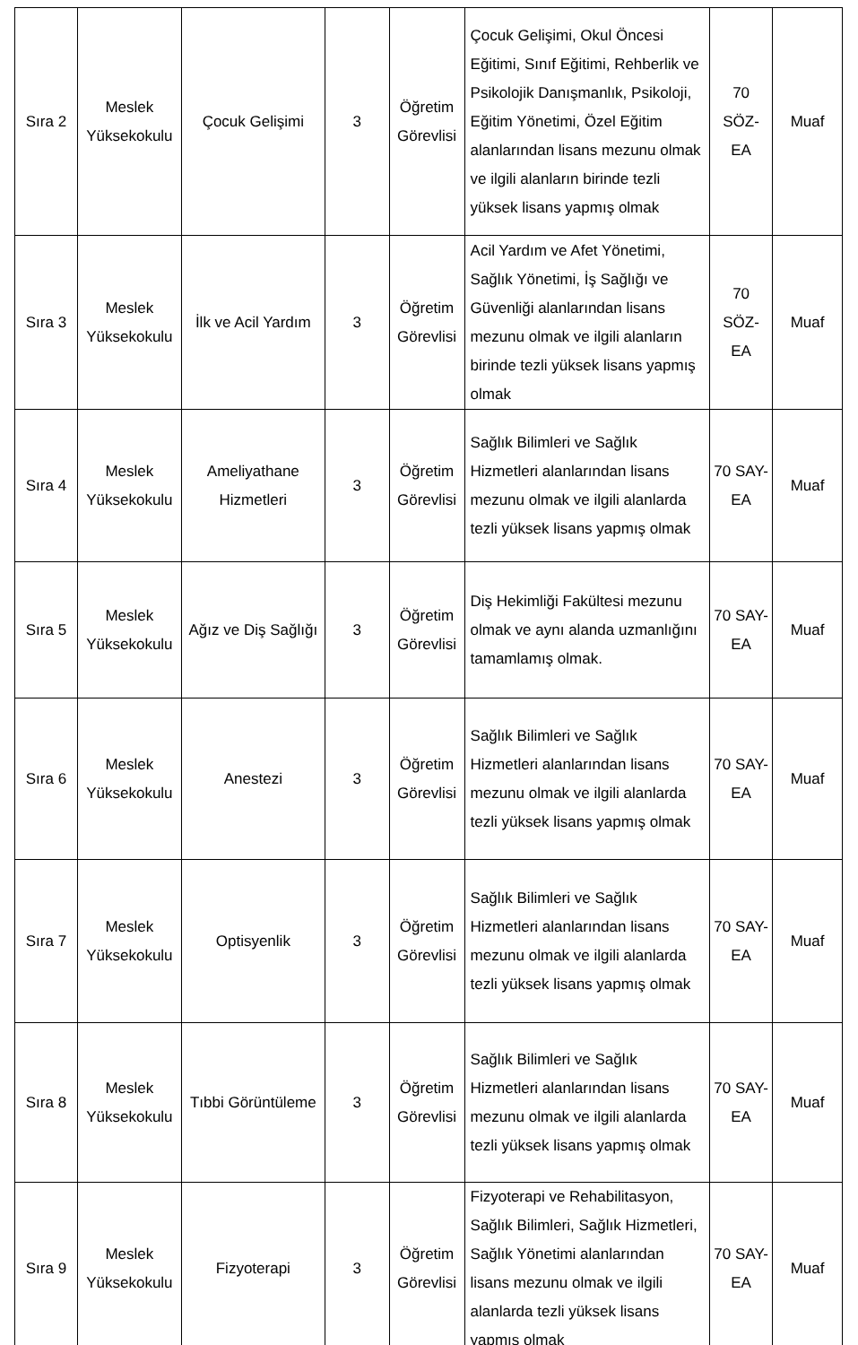| Sıra 2 | Meslek Yüksekokulu | Çocuk Gelişimi | 3 | Öğretim Görevlisi | Çocuk Gelişimi, Okul Öncesi Eğitimi, Sınıf Eğitimi, Rehberlik ve Psikolojik Danışmanlık, Psikoloji, Eğitim Yönetimi, Özel Eğitim alanlarından lisans mezunu olmak ve ilgili alanların birinde tezli yüksek lisans yapmış olmak | 70 SÖZ-EA | Muaf |
| Sıra 3 | Meslek Yüksekokulu | İlk ve Acil Yardım | 3 | Öğretim Görevlisi | Acil Yardım ve Afet Yönetimi, Sağlık Yönetimi, İş Sağlığı ve Güvenliği alanlarından lisans mezunu olmak ve ilgili alanların birinde tezli yüksek lisans yapmış olmak | 70 SÖZ-EA | Muaf |
| Sıra 4 | Meslek Yüksekokulu | Ameliyathane Hizmetleri | 3 | Öğretim Görevlisi | Sağlık Bilimleri ve Sağlık Hizmetleri alanlarından lisans mezunu olmak ve ilgili alanlarda tezli yüksek lisans yapmış olmak | 70 SAY-EA | Muaf |
| Sıra 5 | Meslek Yüksekokulu | Ağız ve Diş Sağlığı | 3 | Öğretim Görevlisi | Diş Hekimliği Fakültesi mezunu olmak ve aynı alanda uzmanlığını tamamlamış olmak. | 70 SAY-EA | Muaf |
| Sıra 6 | Meslek Yüksekokulu | Anestezi | 3 | Öğretim Görevlisi | Sağlık Bilimleri ve Sağlık Hizmetleri alanlarından lisans mezunu olmak ve ilgili alanlarda tezli yüksek lisans yapmış olmak | 70 SAY-EA | Muaf |
| Sıra 7 | Meslek Yüksekokulu | Optisyenlik | 3 | Öğretim Görevlisi | Sağlık Bilimleri ve Sağlık Hizmetleri alanlarından lisans mezunu olmak ve ilgili alanlarda tezli yüksek lisans yapmış olmak | 70 SAY-EA | Muaf |
| Sıra 8 | Meslek Yüksekokulu | Tıbbi Görüntüleme | 3 | Öğretim Görevlisi | Sağlık Bilimleri ve Sağlık Hizmetleri alanlarından lisans mezunu olmak ve ilgili alanlarda tezli yüksek lisans yapmış olmak | 70 SAY-EA | Muaf |
| Sıra 9 | Meslek Yüksekokulu | Fizyoterapi | 3 | Öğretim Görevlisi | Fizyoterapi ve Rehabilitasyon, Sağlık Bilimleri, Sağlık Hizmetleri, Sağlık Yönetimi alanlarından lisans mezunu olmak ve ilgili alanlarda tezli yüksek lisans yapmış olmak | 70 SAY-EA | Muaf |